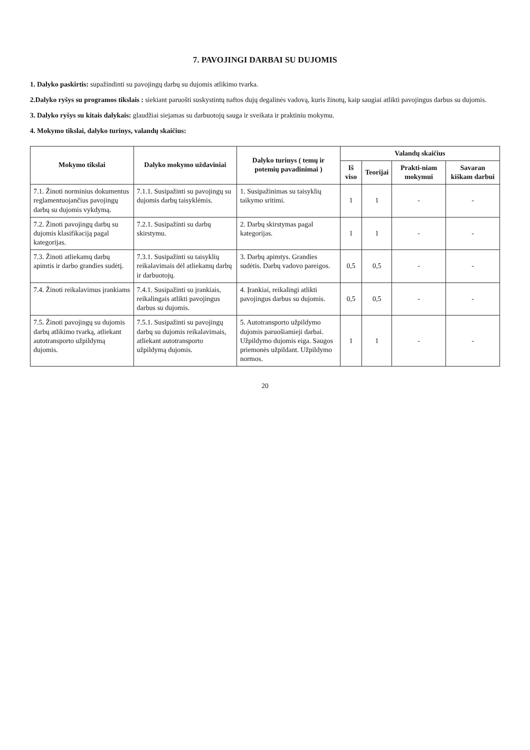7. PAVOJINGI DARBAI SU DUJOMIS
1. Dalyko paskirtis: supažindinti su pavojingų darbų su dujomis atlikimo tvarka.
2.Dalyko ryšys su programos tikslais : siekiant paruošti suskystintų naftos dujų degalinės vadovą, kuris žinotų, kaip saugiai atlikti pavojingus darbus su dujomis.
3. Dalyko ryšys su kitais dalykais: glaudžiai siejamas su darbuotojų sauga ir sveikata ir praktiniu mokymu.
4. Mokymo tikslai, dalyko turinys, valandų skaičius:
| Mokymo tikslai | Dalyko mokymo uždaviniai | Dalyko turinys ( temų ir potemių pavadinimai ) | Valandų skaičius | | | |
| --- | --- | --- | --- | --- | --- | --- |
| | | | Iš viso | Teorijai | Prakti-niam mokymui | Savaran kiškam darbui |
| 7.1. Žinoti norminius dokumentus reglamentuojančius pavojingų darbų su dujomis vykdymą. | 7.1.1. Susipažinti su pavojingų su dujomis darbų taisyklėmis. | 1. Susipažinimas su taisyklių taikymo sritimi. | 1 | 1 | - | - |
| 7.2. Žinoti pavojingų darbų su dujomis klasifikaciją pagal kategorijas. | 7.2.1. Susipažinti su darbų skirstymu. | 2. Darbų skirstymas pagal kategorijas. | 1 | 1 | - | - |
| 7.3. Žinoti atliekamų darbų apimtis ir darbo grandies sudėtį. | 7.3.1. Susipažinti su taisyklių reikalavimais dėl atliekamų darbų ir darbuotojų. | 3. Darbų apimtys. Grandies sudėtis. Darbų vadovo pareigos. | 0,5 | 0,5 | - | - |
| 7.4. Žinoti reikalavimus įrankiams | 7.4.1. Susipažinti su įrankiais, reikalingais atlikti pavojingus darbus su dujomis. | 4. Įrankiai, reikalingi atlikti pavojingus darbus su dujomis. | 0,5 | 0,5 | - | - |
| 7.5. Žinoti pavojingų su dujomis darbų atlikimo tvarką, atliekant autotransporto užpildymą dujomis. | 7.5.1. Susipažinti su pavojingų darbų su dujomis reikalavimais, atliekant autotransporto užpildymą dujomis. | 5. Autotransporto užpildymo dujomis paruošiamieji darbai. Užpildymo dujomis eiga. Saugos priemonės užpildant. Užpildymo normos. | 1 | 1 | - | - |
20